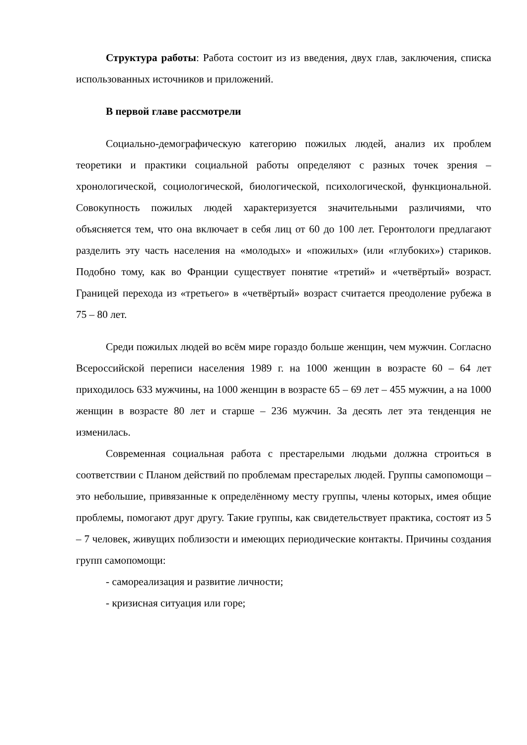Структура работы: Работа состоит из из введения, двух глав, заключения, списка использованных источников и приложений.
В первой главе рассмотрели
Социально-демографическую категорию пожилых людей, анализ их проблем теоретики и практики социальной работы определяют с разных точек зрения – хронологической, социологической, биологической, психологической, функциональной. Совокупность пожилых людей характеризуется значительными различиями, что объясняется тем, что она включает в себя лиц от 60 до 100 лет. Геронтологи предлагают разделить эту часть населения на «молодых» и «пожилых» (или «глубоких») стариков. Подобно тому, как во Франции существует понятие «третий» и «четвёртый» возраст. Границей перехода из «третьего» в «четвёртый» возраст считается преодоление рубежа в 75 – 80 лет.
Среди пожилых людей во всём мире гораздо больше женщин, чем мужчин. Согласно Всероссийской переписи населения 1989 г. на 1000 женщин в возрасте 60 – 64 лет приходилось 633 мужчины, на 1000 женщин в возрасте 65 – 69 лет – 455 мужчин, а на 1000 женщин в возрасте 80 лет и старше – 236 мужчин. За десять лет эта тенденция не изменилась.
Современная социальная работа с престарелыми людьми должна строиться в соответствии с Планом действий по проблемам престарелых людей. Группы самопомощи – это небольшие, привязанные к определённому месту группы, члены которых, имея общие проблемы, помогают друг другу. Такие группы, как свидетельствует практика, состоят из 5 – 7 человек, живущих поблизости и имеющих периодические контакты. Причины создания групп самопомощи:
- самореализация и развитие личности;
- кризисная ситуация или горе;